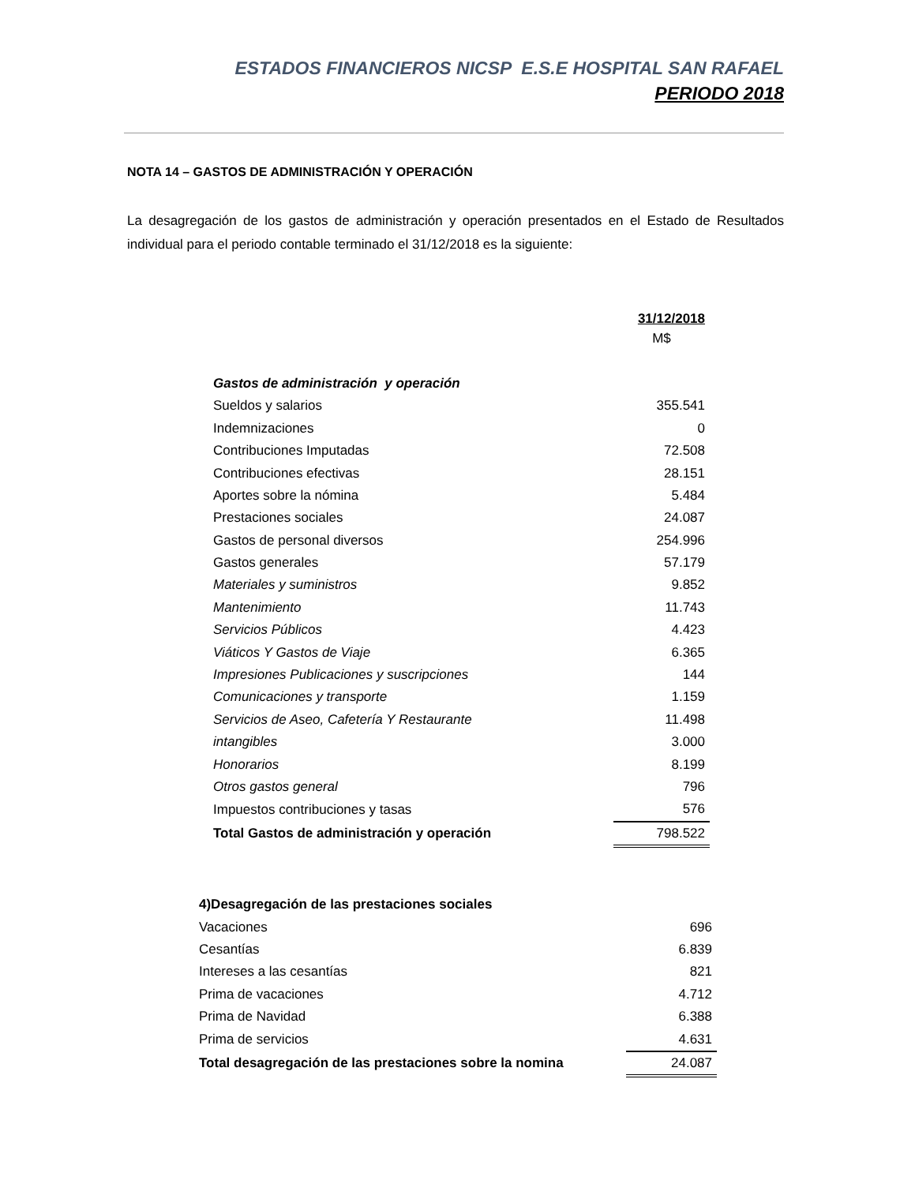ESTADOS FINANCIEROS NICSP E.S.E HOSPITAL SAN RAFAEL
PERIODO 2018
NOTA 14 – GASTOS DE ADMINISTRACIÓN Y OPERACIÓN
La desagregación de los gastos de administración y operación presentados en el Estado de Resultados individual para el periodo contable terminado el 31/12/2018 es la siguiente:
| | 31/12/2018 |
| --- | --- |
| | M$ |
| Gastos de administración y operación | |
| Sueldos y salarios | 355.541 |
| Indemnizaciones | 0 |
| Contribuciones Imputadas | 72.508 |
| Contribuciones efectivas | 28.151 |
| Aportes sobre la nómina | 5.484 |
| Prestaciones sociales | 24.087 |
| Gastos de personal diversos | 254.996 |
| Gastos generales | 57.179 |
| Materiales y suministros | 9.852 |
| Mantenimiento | 11.743 |
| Servicios Públicos | 4.423 |
| Viáticos Y Gastos de Viaje | 6.365 |
| Impresiones Publicaciones y suscripciones | 144 |
| Comunicaciones y transporte | 1.159 |
| Servicios de Aseo, Cafetería Y Restaurante | 11.498 |
| intangibles | 3.000 |
| Honorarios | 8.199 |
| Otros gastos general | 796 |
| Impuestos contribuciones y tasas | 576 |
| Total Gastos de administración y operación | 798.522 |
| 4)Desagregación de las prestaciones sociales | |
| Vacaciones | 696 |
| Cesantías | 6.839 |
| Intereses a las cesantías | 821 |
| Prima de vacaciones | 4.712 |
| Prima de Navidad | 6.388 |
| Prima de servicios | 4.631 |
| Total desagregación de las prestaciones sobre la nomina | 24.087 |